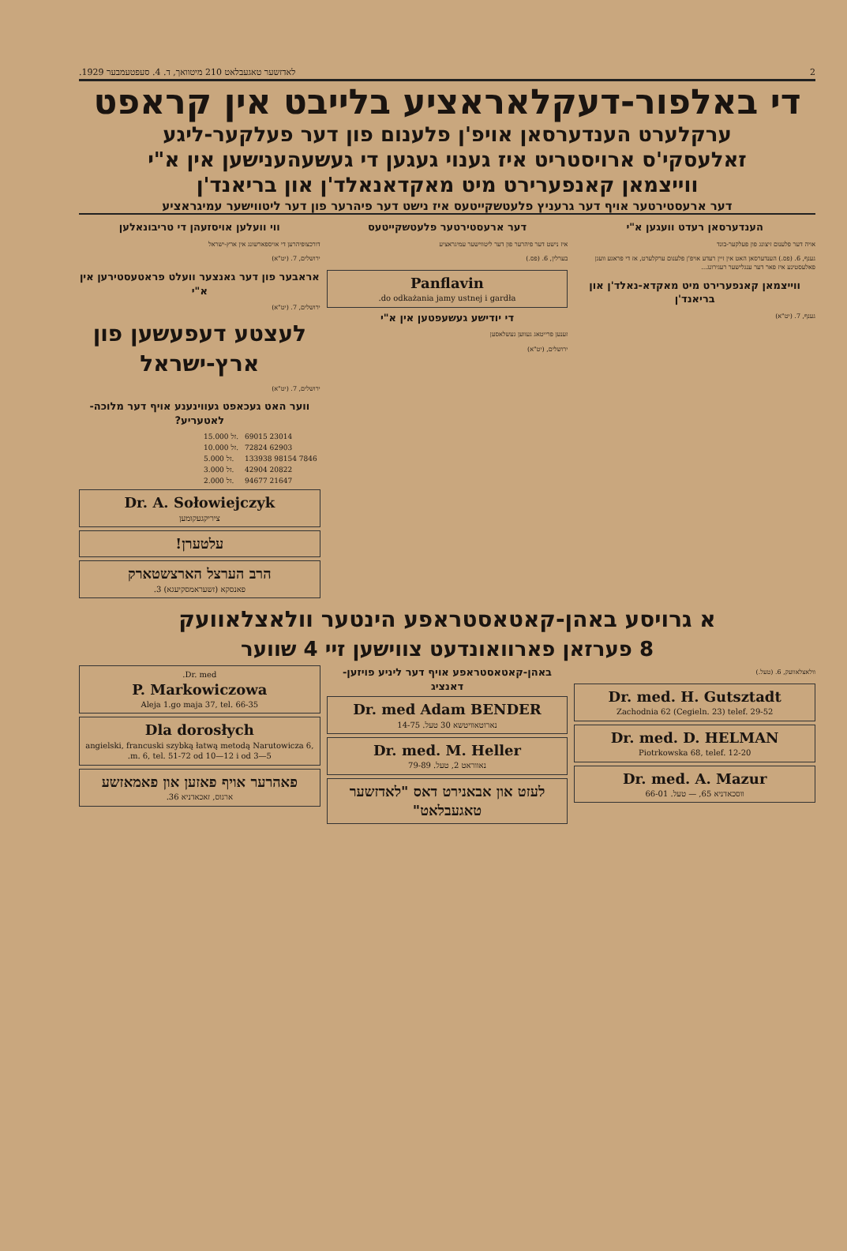2 לאדזשער טאגעבלאט 210 מיטוואך, ד. 4. סעפטעמבער 1929.
די באלפור-דעקלאראציע בלייבט אין קראפט
ערקלערט הענדערסאן אויפ'ן פלענום פון דער פעלקער-ליגע
זאלעסקי'ס ארויסטריט איז גענוי געגען די געשעהענישען אין א"י
ווייצמאן קאנפערירט מיט מאקדאנאלד'ן און בריאנד'ן
דער ארעסטירטער אויף דער גרעניץ פלעטשקייטעס איז נישט דער פיהרער פון דער ליטווישער עמיגראציע
הענדערסאן רעדט וועגען א"י
אויה דער פלענום זיצונג פון פעלקער-בונד
גענף, 6. (פס.) הענדערסאן האט אין זיין רעדע אויפ'ן פלענום ערקלערט, אז די פראגע וועגן פאלעסטינע איז פאר דער ענגלישער רעגירונג...
ווייצמאן קאנפערירט מיט מאקדא-נאלד'ן און בריאנד'ן
גענף, 7. (יט"א)
דער ארעסטירטער פלעטשקייטעס
איז נישט דער פיהרער פון דער ליטווישער עמיגראציע
בערלין, 6. (פס.)
Panflavin
do odkażania jamy ustnej i gardła.
די יודישע געשעפטען אין א"י
זענען פרייטאג געווען געשלאסען
ירושלים, (יט"א)
ווי וועלען אויסזעהן די טריבונאלען
דורכצופיהרען די אויספארשונג אין ארץ-ישראל
ירושלים, 7. (יט"א)
אראבער פון דער גאנצער וועלט פראטעסטירען אין א"י
ירושלים, 7. (יט"א)
לעצטע דעפעשען פון ארץ-ישראל
ירושלים, 7. (יט"א)
ווער האט געכאפט געווינענע אויף דער מלוכה-לאטעריע?
| 15.000 זל. | 69015 23014 |
| 10.000 זל. | 72824 62903 |
| 5.000 זל. | 133938 98154 7846 |
| 3.000 זל. | 42904 20822 |
| 2.000 זל. | 94677 21647 |
Dr. A. Sołowiejczyk
ציריקגעקומען
עלטערן!
הרב הערצל הארצשטארק
פאנסקא (זשעראמסקיעגא) 3.
א גרויסע באהן-קאטאסטראפע הינטער וולאצלאוועק
8 פערזאן פארוואונדעט צווישען זיי 4 שווער
וולאצלאוועק, 6. (טעל.)
Dr. med. H. Gutsztadt
Zachodnia 62 (Cegieln. 23) telef. 29-52
Dr. med. D. HELMAN
Piotrkowska 68, telef. 12-20
Dr. med. A. Mazur
ווסכאדניא 65, — טעל. 66-01
באהן-קאטאסטראפע אויף דער ליניע פויזען-דאנציג
Dr. med Adam BENDER
נארוטאוויטשא 30 טעל. 14-75
Dr. med. M. Heller
נאווראט 2, טעל. 79-89
לעזט און אבאנירט דאס "לאדזשער טאגעבלאט"
Dr. med.
P. Markowiczowa
Aleja 1.go maja 37, tel. 66-35
Dla dorosłych
angielski, francuski szybką łatwą metodą Narutowicza 6, m. 6, tel. 51-72 od 10—12 i od 3—5.
פאהרער אויף פאזען און פאמאזשע
ארגוס, זאכאדניא 36.